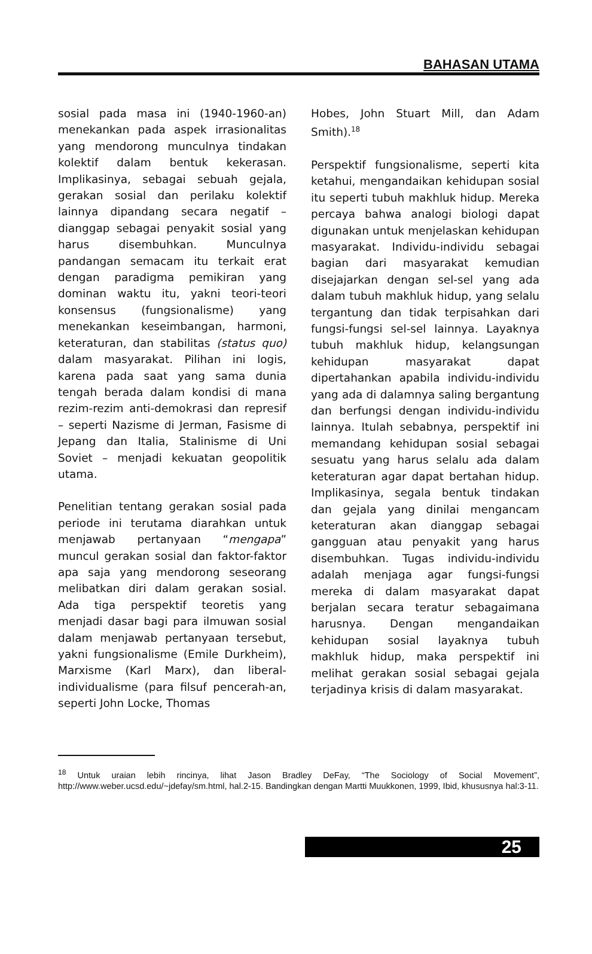BAHASAN UTAMA
sosial pada masa ini (1940-1960-an) menekankan pada aspek irrasionalitas yang mendorong munculnya tindakan kolektif dalam bentuk kekerasan. Implikasinya, sebagai sebuah gejala, gerakan sosial dan perilaku kolektif lainnya dipandang secara negatif – dianggap sebagai penyakit sosial yang harus disembuhkan. Munculnya pandangan semacam itu terkait erat dengan paradigma pemikiran yang dominan waktu itu, yakni teori-teori konsensus (fungsionalisme) yang menekankan keseimbangan, harmoni, keteraturan, dan stabilitas (status quo) dalam masyarakat. Pilihan ini logis, karena pada saat yang sama dunia tengah berada dalam kondisi di mana rezim-rezim anti-demokrasi dan represif – seperti Nazisme di Jerman, Fasisme di Jepang dan Italia, Stalinisme di Uni Soviet – menjadi kekuatan geopolitik utama.
Penelitian tentang gerakan sosial pada periode ini terutama diarahkan untuk menjawab pertanyaan “mengapa” muncul gerakan sosial dan faktor-faktor apa saja yang mendorong seseorang melibatkan diri dalam gerakan sosial. Ada tiga perspektif teoretis yang menjadi dasar bagi para ilmuwan sosial dalam menjawab pertanyaan tersebut, yakni fungsionalisme (Emile Durkheim), Marxisme (Karl Marx), dan liberal-individualisme (para filsuf pencerah-an, seperti John Locke, Thomas
Hobes, John Stuart Mill, dan Adam Smith).<sup>18</sup>
Perspektif fungsionalisme, seperti kita ketahui, mengandaikan kehidupan sosial itu seperti tubuh makhluk hidup. Mereka percaya bahwa analogi biologi dapat digunakan untuk menjelaskan kehidupan masyarakat. Individu-individu sebagai bagian dari masyarakat kemudian disejajarkan dengan sel-sel yang ada dalam tubuh makhluk hidup, yang selalu tergantung dan tidak terpisahkan dari fungsi-fungsi sel-sel lainnya. Layaknya tubuh makhluk hidup, kelangsungan kehidupan masyarakat dapat dipertahankan apabila individu-individu yang ada di dalamnya saling bergantung dan berfungsi dengan individu-individu lainnya. Itulah sebabnya, perspektif ini memandang kehidupan sosial sebagai sesuatu yang harus selalu ada dalam keteraturan agar dapat bertahan hidup. Implikasinya, segala bentuk tindakan dan gejala yang dinilai mengancam keteraturan akan dianggap sebagai gangguan atau penyakit yang harus disembuhkan. Tugas individu-individu adalah menjaga agar fungsi-fungsi mereka di dalam masyarakat dapat berjalan secara teratur sebagaimana harusnya. Dengan mengandaikan kehidupan sosial layaknya tubuh makhluk hidup, maka perspektif ini melihat gerakan sosial sebagai gejala terjadinya krisis di dalam masyarakat.
<sup>18</sup> Untuk uraian lebih rincinya, lihat Jason Bradley DeFay, “The Sociology of Social Movement”, http://www.weber.ucsd.edu/~jdefay/sm.html, hal.2-15. Bandingkan dengan Martti Muukkonen, 1999, Ibid, khususnya hal:3-11.
25